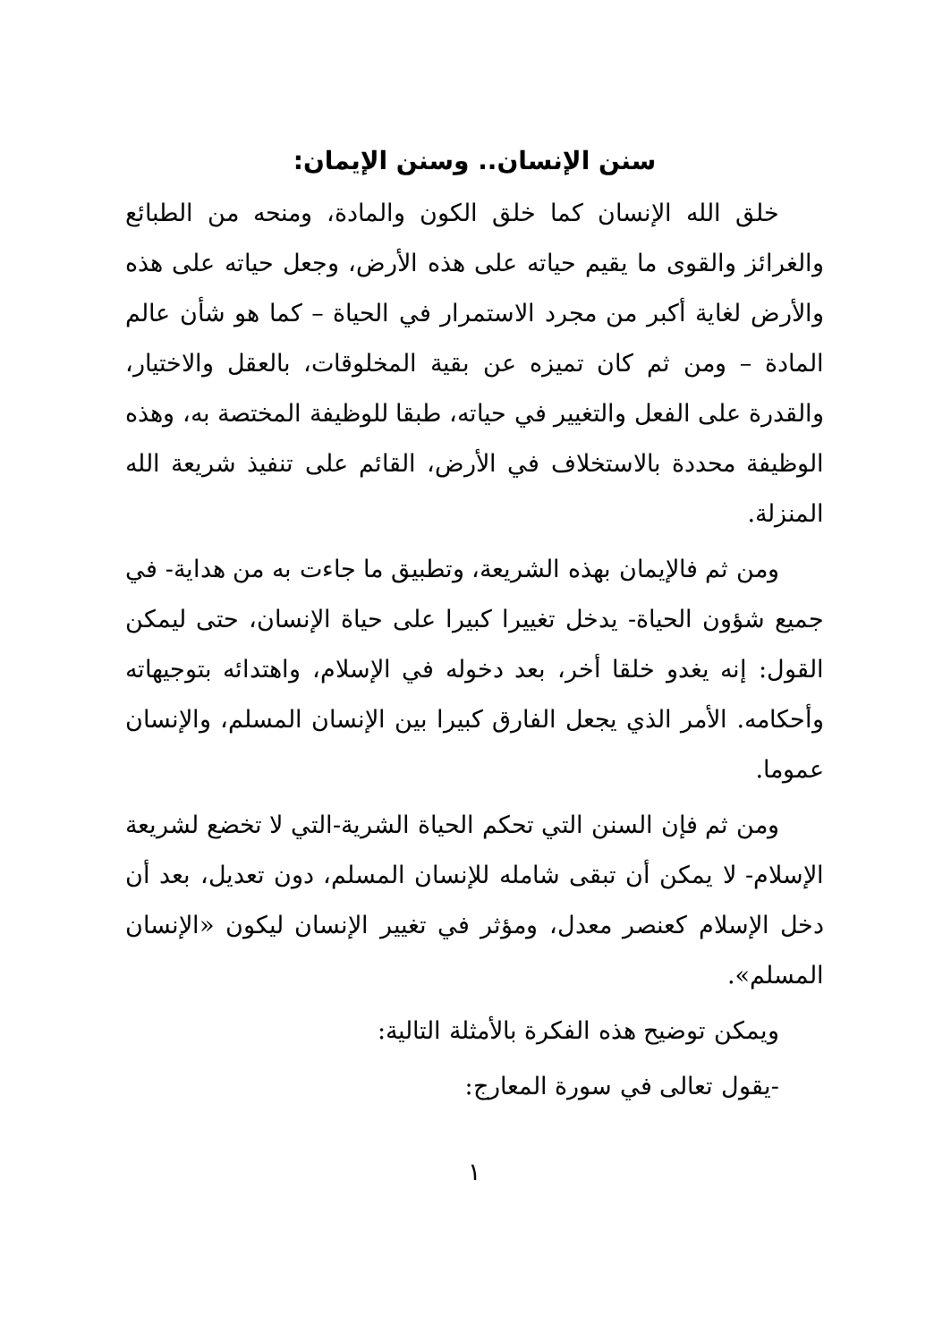سنن الإنسان.. وسنن الإيمان:
خلق الله الإنسان كما خلق الكون والمادة، ومنحه من الطبائع والغرائز والقوى ما يقيم حياته على هذه الأرض، وجعل حياته على هذه والأرض لغاية أكبر من مجرد الاستمرار في الحياة – كما هو شأن عالم المادة – ومن ثم كان تميزه عن بقية المخلوقات، بالعقل والاختيار، والقدرة على الفعل والتغيير في حياته، طبقا للوظيفة المختصة به، وهذه الوظيفة محددة بالاستخلاف في الأرض، القائم على تنفيذ شريعة الله المنزلة.
ومن ثم فالإيمان بهذه الشريعة، وتطبيق ما جاءت به من هداية- في جميع شؤون الحياة- يدخل تغييرا كبيرا على حياة الإنسان، حتى ليمكن القول: إنه يغدو خلقا أخر، بعد دخوله في الإسلام، واهتدائه بتوجيهاته وأحكامه. الأمر الذي يجعل الفارق كبيرا بين الإنسان المسلم، والإنسان عموما.
ومن ثم فإن السنن التي تحكم الحياة الشرية-التي لا تخضع لشريعة الإسلام- لا يمكن أن تبقى شامله للإنسان المسلم، دون تعديل، بعد أن دخل الإسلام كعنصر معدل، ومؤثر في تغيير الإنسان ليكون «الإنسان المسلم».
ويمكن توضيح هذه الفكرة بالأمثلة التالية:
-يقول تعالى في سورة المعارج:
١